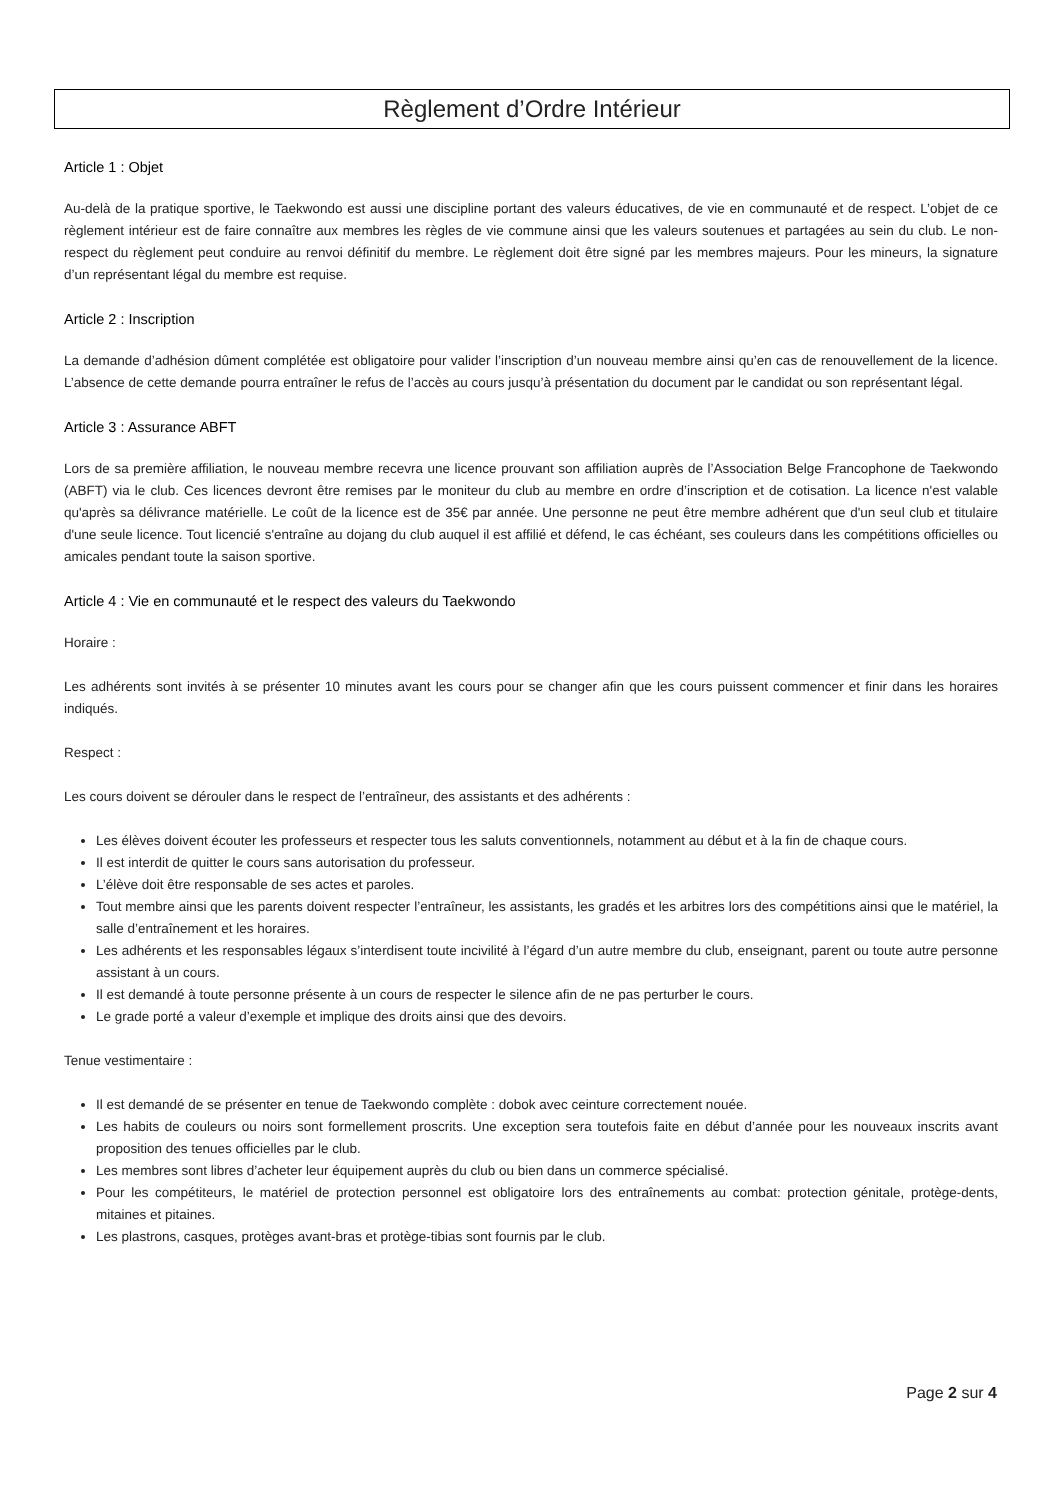Règlement d’Ordre Intérieur
Article 1 : Objet
Au-delà de la pratique sportive, le Taekwondo est aussi une discipline portant des valeurs éducatives, de vie en communauté et de respect. L’objet de ce règlement intérieur est de faire connaître aux membres les règles de vie commune ainsi que les valeurs soutenues et partagées au sein du club. Le non-respect du règlement peut conduire au renvoi définitif du membre. Le règlement doit être signé par les membres majeurs. Pour les mineurs, la signature d’un représentant légal du membre est requise.
Article 2 : Inscription
La demande d’adhésion dûment complétée est obligatoire pour valider l’inscription d’un nouveau membre ainsi qu’en cas de renouvellement de la licence. L’absence de cette demande pourra entraîner le refus de l’accès au cours jusqu’à présentation du document par le candidat ou son représentant légal.
Article 3 : Assurance ABFT
Lors de sa première affiliation, le nouveau membre recevra une licence prouvant son affiliation auprès de l’Association Belge Francophone de Taekwondo (ABFT) via le club. Ces licences devront être remises par le moniteur du club au membre en ordre d’inscription et de cotisation. La licence n'est valable qu'après sa délivrance matérielle. Le coût de la licence est de 35€ par année. Une personne ne peut être membre adhérent que d'un seul club et titulaire d'une seule licence. Tout licencié s'entraîne au dojang du club auquel il est affilié et défend, le cas échéant, ses couleurs dans les compétitions officielles ou amicales pendant toute la saison sportive.
Article 4 : Vie en communauté et le respect des valeurs du Taekwondo
Horaire :
Les adhérents sont invités à se présenter 10 minutes avant les cours pour se changer afin que les cours puissent commencer et finir dans les horaires indiqués.
Respect :
Les cours doivent se dérouler dans le respect de l’entraîneur, des assistants et des adhérents :
Les élèves doivent écouter les professeurs et respecter tous les saluts conventionnels, notamment au début et à la fin de chaque cours.
Il est interdit de quitter le cours sans autorisation du professeur.
L’élève doit être responsable de ses actes et paroles.
Tout membre ainsi que les parents doivent respecter l’entraîneur, les assistants, les gradés et les arbitres lors des compétitions ainsi que le matériel, la salle d’entraînement et les horaires.
Les adhérents et les responsables légaux s’interdisent toute incivilité à l’égard d’un autre membre du club, enseignant, parent ou toute autre personne assistant à un cours.
Il est demandé à toute personne présente à un cours de respecter le silence afin de ne pas perturber le cours.
Le grade porté a valeur d’exemple et implique des droits ainsi que des devoirs.
Tenue vestimentaire :
Il est demandé de se présenter en tenue de Taekwondo complète : dobok avec ceinture correctement nouée.
Les habits de couleurs ou noirs sont formellement proscrits. Une exception sera toutefois faite en début d’année pour les nouveaux inscrits avant proposition des tenues officielles par le club.
Les membres sont libres d’acheter leur équipement auprès du club ou bien dans un commerce spécialisé.
Pour les compétiteurs, le matériel de protection personnel est obligatoire lors des entraînements au combat: protection génitale, protège-dents, mitaines et pitaines.
Les plastrons, casques, protèges avant-bras et protège-tibias sont fournis par le club.
Page 2 sur 4